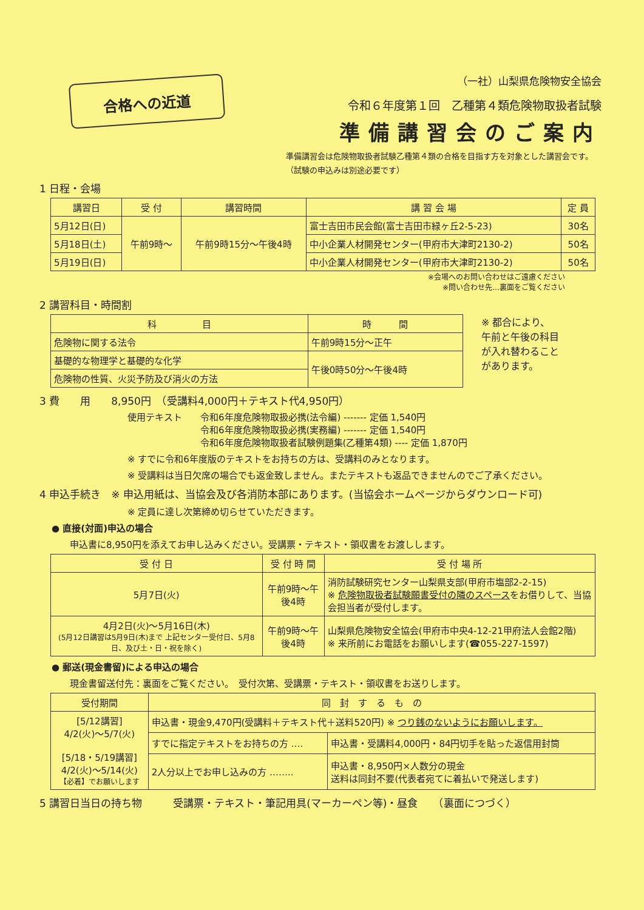合格への近道
（一社）山梨県危険物安全協会
令和６年度第１回　乙種第４類危険物取扱者試験
準備講習会のご案内
準備講習会は危険物取扱者試験乙種第４類の合格を目指す方を対象とした講習会です。（試験の申込みは別途必要です）
1 日程・会場
| 講習日 | 受 付 | 講習時間 | 講 習 会 場 | 定 員 |
| --- | --- | --- | --- | --- |
| 5月12日(日) | 午前9時～ | 午前9時15分～午後4時 | 富士吉田市民会館(富士吉田市緑ヶ丘2-5-23) | 30名 |
| 5月18日(土) | | | 中小企業人材開発センター(甲府市大津町2130-2) | 50名 |
| 5月19日(日) | | | 中小企業人材開発センター(甲府市大津町2130-2) | 50名 |
※会場へのお問い合わせはご遠慮ください
※問い合わせ先…裏面をご覧ください
2 講習科目・時間割
| 科 目 | 時 間 |
| --- | --- |
| 危険物に関する法令 | 午前9時15分～正午 |
| 基礎的な物理学と基礎的な化学 | 午後0時50分～午後4時 |
| 危険物の性質、火災予防及び消火の方法 | |
※ 都合により、
午前と午後の科目
が入れ替わること
があります。
3 費　　用　　8,950円　（受講料4,000円＋テキスト代4,950円）
使用テキスト 令和6年度危険物取扱必携(法令編) ------- 定価 1,540円
令和6年度危険物取扱必携(実務編) ------- 定価 1,540円
令和6年度危険物取扱者試験例題集(乙種第4類) ---- 定価 1,870円
※ すでに令和6年度版のテキストをお持ちの方は、受講料のみとなります。
※ 受講料は当日欠席の場合でも返金致しません。またテキストも返品できませんのでご了承ください。
4 申込手続き　※ 申込用紙は、当協会及び各消防本部にあります。(当協会ホームページからダウンロード可)
※ 定員に達し次第締め切らせていただきます。
● 直接(対面)申込の場合
申込書に8,950円を添えてお申し込みください。受講票・テキスト・領収書をお渡しします。
| 受 付 日 | 受 付 時 間 | 受 付 場 所 |
| --- | --- | --- |
| 5月7日(火) | 午前9時～午後4時 | 消防試験研究センター山梨県支部(甲府市塩部2-2-15) ※ 危険物取扱者試験願書受付の隣のスペース をお借りして、当協会担当者が受付します。 |
| 4月2日(火)～5月16日(木) (5月12日講習は5月9日(木)まで 上記センター受付日、5月8日、及び土・日・祝を除く) | 午前9時～午後4時 | 山梨県危険物安全協会(甲府市中央4-12-21甲府法人会館2階) ※ 来所前にお電話をお願いします(☎055-227-1597) |
● 郵送(現金書留)による申込の場合
現金書留送付先：裏面をご覧ください。　受付次第、受講票・テキスト・領収書をお送りします。
| 受付期間 | 同 封 す る も の | |
| --- | --- | --- |
| [5/12講習] 4/2(火)～5/7(火) [5/18・5/19講習] 4/2(火)～5/14(火) 【必着】でお願いします | 申込書・現金9,470円(受講料＋テキスト代＋送料520円) ※ つり銭のないようにお願いします。 | |
| | すでに指定テキストをお持ちの方 …. | 申込書・受講料4,000円・84円切手を貼った返信用封筒 |
| | 2人分以上でお申し込みの方 …….. | 申込書・8,950円×人数分の現金 送料は同封不要(代表者宛てに着払いで発送します) |
5 講習日当日の持ち物　　　受講票・テキスト・筆記用具(マーカーペン等)・昼食　　（裏面につづく）